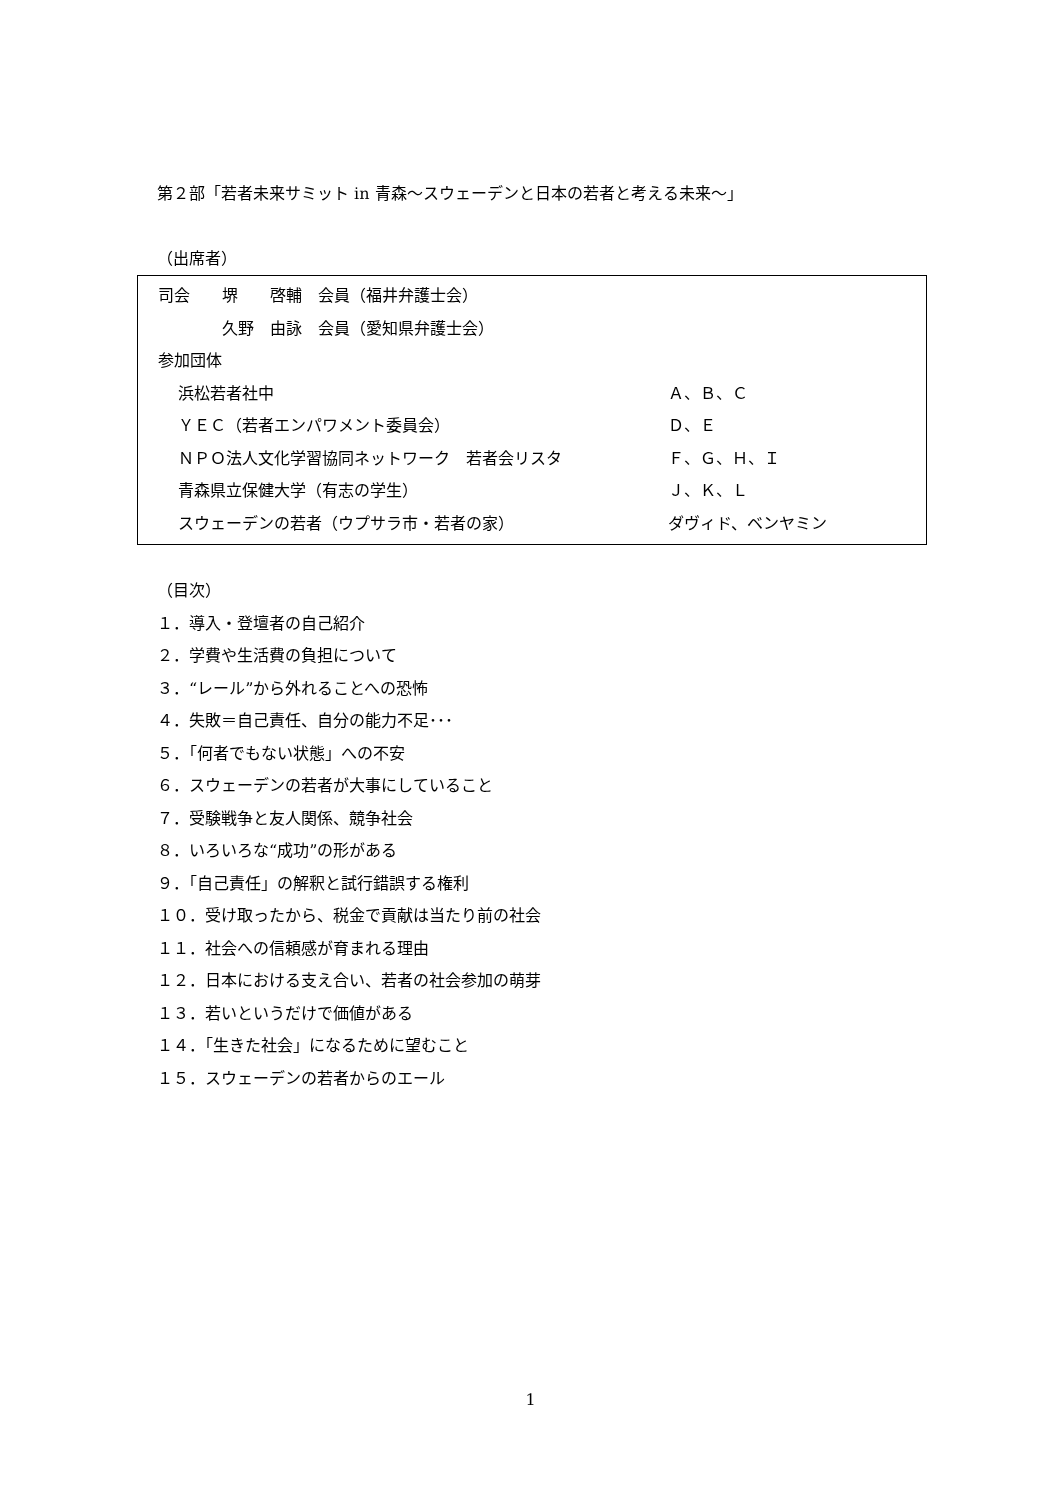第２部「若者未来サミット in 青森～スウェーデンと日本の若者と考える未来～」
（出席者）
司会　　堺　　啓輔　会員（福井弁護士会）
　　　　久野　由詠　会員（愛知県弁護士会）
参加団体
浜松若者社中 Ａ、Ｂ、Ｃ
ＹＥＣ（若者エンパワメント委員会） Ｄ、Ｅ
ＮＰＯ法人文化学習協同ネットワーク　若者会リスタ Ｆ、Ｇ、Ｈ、Ｉ
青森県立保健大学（有志の学生） Ｊ、Ｋ、Ｌ
スウェーデンの若者（ウプサラ市・若者の家） ダヴィド、ベンヤミン
（目次）
１．導入・登壇者の自己紹介
２．学費や生活費の負担について
３．“レール”から外れることへの恐怖
４．失敗＝自己責任、自分の能力不足･･･
５．「何者でもない状態」への不安
６．スウェーデンの若者が大事にしていること
７．受験戦争と友人関係、競争社会
８．いろいろな“成功”の形がある
９．「自己責任」の解釈と試行錯誤する権利
１０．受け取ったから、税金で貢献は当たり前の社会
１１．社会への信頼感が育まれる理由
１２．日本における支え合い、若者の社会参加の萌芽
１３．若いというだけで価値がある
１４．「生きた社会」になるために望むこと
１５．スウェーデンの若者からのエール
1